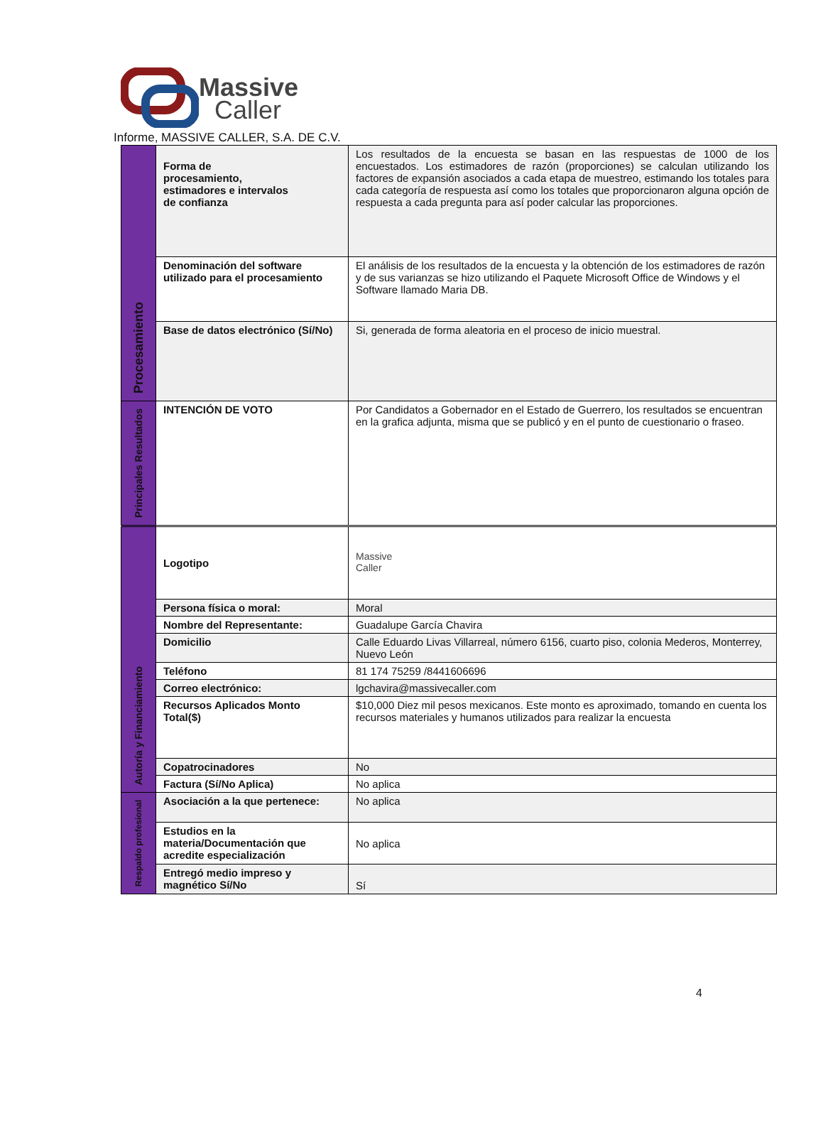Massive
Caller
Informe, MASSIVE CALLER, S.A. DE C.V.
| Procesamiento | Forma de procesamiento, estimadores e intervalos de confianza | Los resultados de la encuesta se basan en las respuestas de 1000 de los encuestados. Los estimadores de razón (proporciones) se calculan utilizando los factores de expansión asociados a cada etapa de muestreo, estimando los totales para cada categoría de respuesta así como los totales que proporcionaron alguna opción de respuesta a cada pregunta para así poder calcular las proporciones. |
| | Denominación del software utilizado para el procesamiento | El análisis de los resultados de la encuesta y la obtención de los estimadores de razón y de sus varianzas se hizo utilizando el Paquete Microsoft Office de Windows y el Software llamado Maria DB. |
| | Base de datos electrónico (Sí/No) | Si, generada de forma aleatoria en el proceso de inicio muestral. |
| Principales Resultados | INTENCIÓN DE VOTO | Por Candidatos a Gobernador en el Estado de Guerrero, los resultados se encuentran en la grafica adjunta, misma que se publicó y en el punto de cuestionario o fraseo. |
| Autoría y Financiamiento | Logotipo | Massive Caller |
| | Persona física o moral: | Moral |
| | Nombre del Representante: | Guadalupe García Chavira |
| | Domicilio | Calle Eduardo Livas Villarreal, número 6156, cuarto piso, colonia Mederos, Monterrey, Nuevo León |
| | Teléfono | 81 174 75259 /8441606696 |
| | Correo electrónico: | lgchavira@massivecaller.com |
| | Recursos Aplicados Monto Total($) | $10,000 Diez mil pesos mexicanos. Este monto es aproximado, tomando en cuenta los recursos materiales y humanos utilizados para realizar la encuesta |
| | Copatrocinadores | No |
| | Factura (Sí/No Aplica) | No aplica |
| Respaldo profesional | Asociación a la que pertenece: | No aplica |
| | Estudios en la materia/Documentación que acredite especialización | No aplica |
| | Entregó medio impreso y magnético Sí/No | Sí |
4